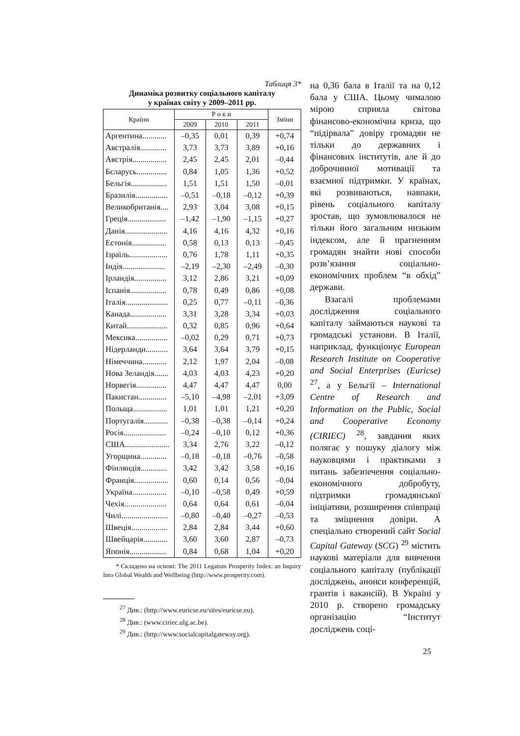Таблиця 3*
Динаміка розвитку соціального капіталу
у країнах світу у 2009–2011 рр.
| Країни | Р о к и | | | Зміни |
| --- | --- | --- | --- | --- |
| | 2009 | 2010 | 2011 | |
| Аргентина............ | –0,35 | 0,01 | 0,39 | +0,74 |
| Австралія............. | 3,73 | 3,73 | 3,89 | +0,16 |
| Австрія................. | 2,45 | 2,45 | 2,01 | –0,44 |
| Бєларусь............... | 0,84 | 1,05 | 1,36 | +0,52 |
| Бельгія.................. | 1,51 | 1,51 | 1,50 | –0,01 |
| Бразилія................ | –0,51 | –0,18 | –0,12 | +0,39 |
| Великобританія.... | 2,93 | 3,04 | 3,08 | +0,15 |
| Греція................... | –1,42 | –1,90 | –1,15 | +0,27 |
| Данія..................... | 4,16 | 4,16 | 4,32 | +0,16 |
| Естонія................. | 0,58 | 0,13 | 0,13 | –0,45 |
| Ізраїль................... | 0,76 | 1,78 | 1,11 | +0,35 |
| Індія..................... | –2,19 | –2,30 | –2,49 | –0,30 |
| Ірландія................ | 3,12 | 2,86 | 3,21 | +0,09 |
| Іспанія.................. | 0,78 | 0,49 | 0,86 | +0,08 |
| Італія..................... | 0,25 | 0,77 | –0,11 | –0,36 |
| Канада.................. | 3,31 | 3,28 | 3,34 | +0,03 |
| Китай.................... | 0,32 | 0,85 | 0,96 | +0,64 |
| Мексика................ | –0,02 | 0,29 | 0,71 | +0,73 |
| Нідерланди........... | 3,64 | 3,64 | 3,79 | +0,15 |
| Німеччина............ | 2,12 | 1,97 | 2,04 | –0,08 |
| Нова Зеландія....... | 4,03 | 4,03 | 4,23 | +0,20 |
| Норвегія............... | 4,47 | 4,47 | 4,47 | 0,00 |
| Пакистан.............. | –5,10 | –4,98 | –2,01 | +3,09 |
| Польща................. | 1,01 | 1,01 | 1,21 | +0,20 |
| Португалія............ | –0,38 | –0,38 | –0,14 | +0,24 |
| Росія..................... | –0,24 | –0,10 | 0,12 | +0,36 |
| США...................... | 3,34 | 2,76 | 3,22 | –0,12 |
| Угорщина............. | –0,18 | –0,18 | –0,76 | –0,58 |
| Фінляндія............. | 3,42 | 3,42 | 3,58 | +0,16 |
| Франція................. | 0,60 | 0,14 | 0,56 | –0,04 |
| Україна................. | –0,10 | –0,58 | 0,49 | +0,59 |
| Чехія..................... | 0,64 | 0,64 | 0,61 | –0,04 |
| Чилі....................... | –0,80 | –0,40 | –0,27 | –0,53 |
| Швеція.................. | 2,84 | 2,84 | 3,44 | +0,60 |
| Швейцарія............ | 3,60 | 3,60 | 2,87 | –0,73 |
| Японія.................. | 0,84 | 0,68 | 1,04 | +0,20 |
* Складено на основі: The 2011 Legatum Prosperity Index: an Inquiry Into Global Wealth and Wellbeing (http://www.prosperity.com).
на 0,36 бала в Італії та на 0,12 бала у США. Цьому чималою мірою сприяла світова фінансово-економічна криза, що “підірвала” довіру громадян не тільки до державних і фінансових інститутів, але й до доброчинної мотивації та взаємної підтримки. У країнах, які розвиваються, навпаки, рівень соціального капіталу зростав, що зумовлювалося не тільки його загальним низьким індексом, але й прагненням громадян знайти нові способи розв’язання соціально-економічних проблем “в обхід” держави.
Взагалі проблемами дослідження соціального капіталу займаються наукові та громадські установи. В Італії, наприклад, функціонує European Research Institute on Cooperative and Social Enterprises (Euricse) <sup>27</sup>, а у Бельгії – International Centre of Research and Information on the Public, Social and Cooperative Economy (CIRIEC) <sup>28</sup>, завдання яких полягає у пошуку діалогу між науковцями і практиками з питань забезпечення соціально-економічного добробуту, підтримки громадянської ініціативи, розширення співпраці та зміцнення довіри. А спеціально створений сайт Social Capital Gateway (SCG) <sup>29</sup> містить наукові матеріали для вивчення соціального капіталу (публікації досліджень, анонси конференцій, грантів і вакансій). В Україні у 2010 р. створено громадську організацію “Інститут досліджень соці-
<sup>27</sup> Див.: (http://www.euricse.eu/sites/euricse.eu).
<sup>28</sup> Див.: (www.ciriec.ulg.ac.be).
<sup>29</sup> Див.: (http://www.socialcapitalgateway.org).
25